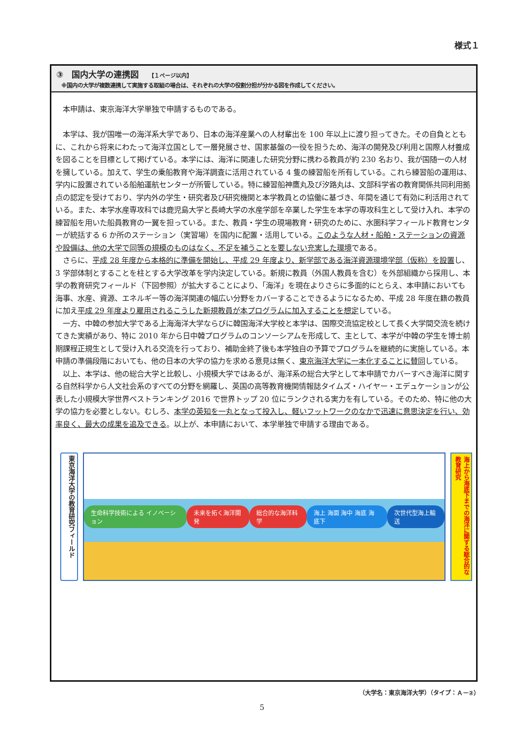様式１
③　国内大学の連携図 【１ページ以内】
※国内の大学が複数連携して実施する取組の場合は、それぞれの大学の役割分担が分かる図を作成してください。
本申請は、東京海洋大学単独で申請するものである。
本学は、我が国唯一の海洋系大学であり、日本の海洋産業への人材輩出を 100 年以上に渡り担ってきた。その自負とともに、これから将来にわたって海洋立国として一層発展させ、国家基盤の一役を担うため、海洋の開発及び利用と国際人材養成を図ることを目標として掲げている。本学には、海洋に関連した研究分野に携わる教員が約 230 名おり、我が国随一の人材を擁している。加えて、学生の乗船教育や海洋調査に活用されている 4 隻の練習船を所有している。これら練習船の運用は、学内に設置されている船舶運航センターが所管している。特に練習船神鷹丸及び汐路丸は、文部科学省の教育関係共同利用拠点の認定を受けており、学内外の学生・研究者及び研究機関と本学教員との協働に基づき、年間を通じて有効に利活用されている。また、本学水産専攻科では鹿児島大学と長崎大学の水産学部を卒業した学生を本学の専攻科生として受け入れ、本学の練習船を用いた船員教育の一翼を担っている。また、教員・学生の現場教育・研究のために、水圏科学フィールド教育センターが統括する 6 か所のステーション（実習場）を国内に配置・活用している。このような人材・船舶・ステーションの資源や設備は、他の大学で同等の規模のものはなく、不足を補うことを要しない充実した環境である。
さらに、平成 28 年度から本格的に準備を開始し、平成 29 年度より、新学部である海洋資源環境学部（仮称）を設置し、3 学部体制とすることを柱とする大学改革を学内決定している。新規に教員（外国人教員を含む）を外部組織から採用し、本学の教育研究フィールド（下図参照）が拡大することにより、「海洋」を現在よりさらに多面的にとらえ、本申請においても海事、水産、資源、エネルギー等の海洋関連の幅広い分野をカバーすることできるようになるため、平成 28 年度在籍の教員に加え平成 29 年度より雇用されるこうした新規教員が本プログラムに加入することを想定している。
一方、中韓の参加大学である上海海洋大学ならびに韓国海洋大学校と本学は、国際交流協定校として長く大学間交流を続けてきた実績があり、特に 2010 年から日中韓プログラムのコンソーシアムを形成して、主として、本学が中韓の学生を博士前期課程正規生として受け入れる交流を行っており、補助金終了後も本学独自の予算でプログラムを継続的に実施している。本申請の準備段階においても、他の日本の大学の協力を求める意見は無く、東京海洋大学に一本化することに賛同している。
以上、本学は、他の総合大学と比較し、小規模大学ではあるが、海洋系の総合大学として本申請でカバーすべき海洋に関する自然科学から人文社会系のすべての分野を網羅し、英国の高等教育機関情報誌タイムズ・ハイヤー・エデュケーションが公表した小規模大学世界ベストランキング 2016 で世界トップ 20 位にランクされる実力を有している。そのため、特に他の大学の協力を必要としない。むしろ、本学の英知を一丸となって投入し、軽いフットワークのなかで迅速に意思決定を行い、効率良く、最大の成果を追及できる。以上が、本申請において、本学単独で申請する理由である。
東京海洋大学の教育研究フィールド
生命科学技術による イノベーション 未来を拓く海洋開発 総合的な海洋科学 海上 海面 海中 海底 海底下 次世代型海上輸送
海上から海底下までの海洋に関する総合的な教育研究
（大学名：東京海洋大学）（タイプ：Ａ－②）
5